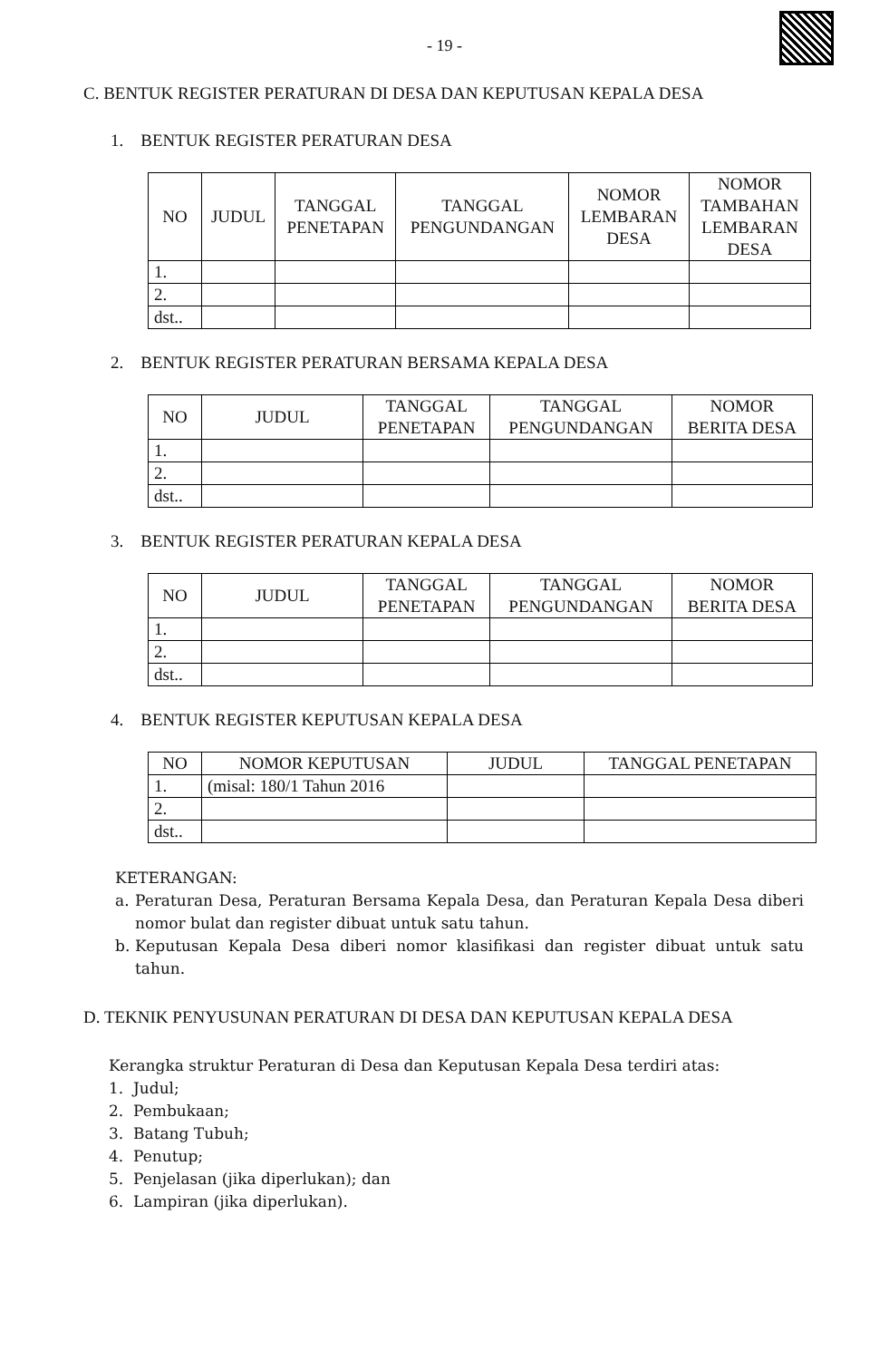- 19 -
C. BENTUK REGISTER PERATURAN DI DESA DAN KEPUTUSAN KEPALA DESA
1. BENTUK REGISTER PERATURAN DESA
| NO | JUDUL | TANGGAL PENETAPAN | TANGGAL PENGUNDANGAN | NOMOR LEMBARAN DESA | NOMOR TAMBAHAN LEMBARAN DESA |
| --- | --- | --- | --- | --- | --- |
| 1. | | | | | |
| 2. | | | | | |
| dst.. | | | | | |
2. BENTUK REGISTER PERATURAN BERSAMA KEPALA DESA
| NO | JUDUL | TANGGAL PENETAPAN | TANGGAL PENGUNDANGAN | NOMOR BERITA DESA |
| --- | --- | --- | --- | --- |
| 1. | | | | |
| 2. | | | | |
| dst.. | | | | |
3. BENTUK REGISTER PERATURAN KEPALA DESA
| NO | JUDUL | TANGGAL PENETAPAN | TANGGAL PENGUNDANGAN | NOMOR BERITA DESA |
| --- | --- | --- | --- | --- |
| 1. | | | | |
| 2. | | | | |
| dst.. | | | | |
4. BENTUK REGISTER KEPUTUSAN KEPALA DESA
| NO | NOMOR KEPUTUSAN | JUDUL | TANGGAL PENETAPAN |
| --- | --- | --- | --- |
| 1. | (misal: 180/1 Tahun 2016 | | |
| 2. | | | |
| dst.. | | | |
KETERANGAN:
a. Peraturan Desa, Peraturan Bersama Kepala Desa, dan Peraturan Kepala Desa diberi nomor bulat dan register dibuat untuk satu tahun.
b. Keputusan Kepala Desa diberi nomor klasifikasi dan register dibuat untuk satu tahun.
D. TEKNIK PENYUSUNAN PERATURAN DI DESA DAN KEPUTUSAN KEPALA DESA
Kerangka struktur Peraturan di Desa dan Keputusan Kepala Desa terdiri atas:
1. Judul;
2. Pembukaan;
3. Batang Tubuh;
4. Penutup;
5. Penjelasan (jika diperlukan); dan
6. Lampiran (jika diperlukan).